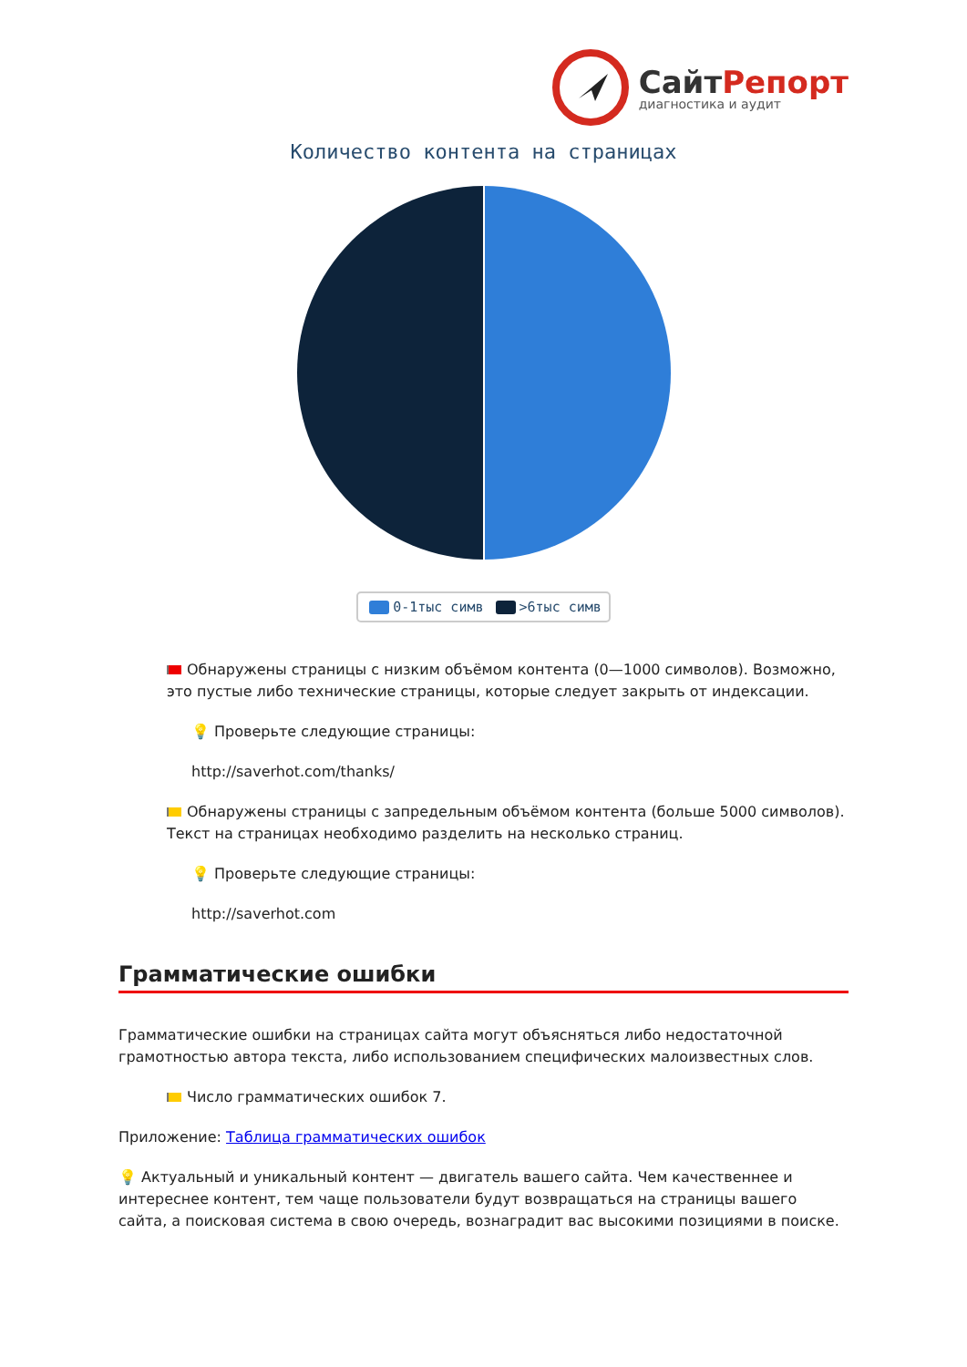СайтРепорт
диагностика и аудит
Количество контента на страницах
0-1тыс симв >6тыс симв
Обнаружены страницы с низким объёмом контента (0—1000 символов). Возможно, это пустые либо технические страницы, которые следует закрыть от индексации.
💡 Проверьте следующие страницы:
http://saverhot.com/thanks/
Обнаружены страницы с запредельным объёмом контента (больше 5000 символов). Текст на страницах необходимо разделить на несколько страниц.
💡 Проверьте следующие страницы:
http://saverhot.com
Грамматические ошибки
Грамматические ошибки на страницах сайта могут объясняться либо недостаточной грамотностью автора текста, либо использованием специфических малоизвестных слов.
Число грамматических ошибок 7.
Приложение: Таблица грамматических ошибок
💡 Актуальный и уникальный контент — двигатель вашего сайта. Чем качественнее и интереснее контент, тем чаще пользователи будут возвращаться на страницы вашего сайта, а поисковая система в свою очередь, вознаградит вас высокими позициями в поиске.